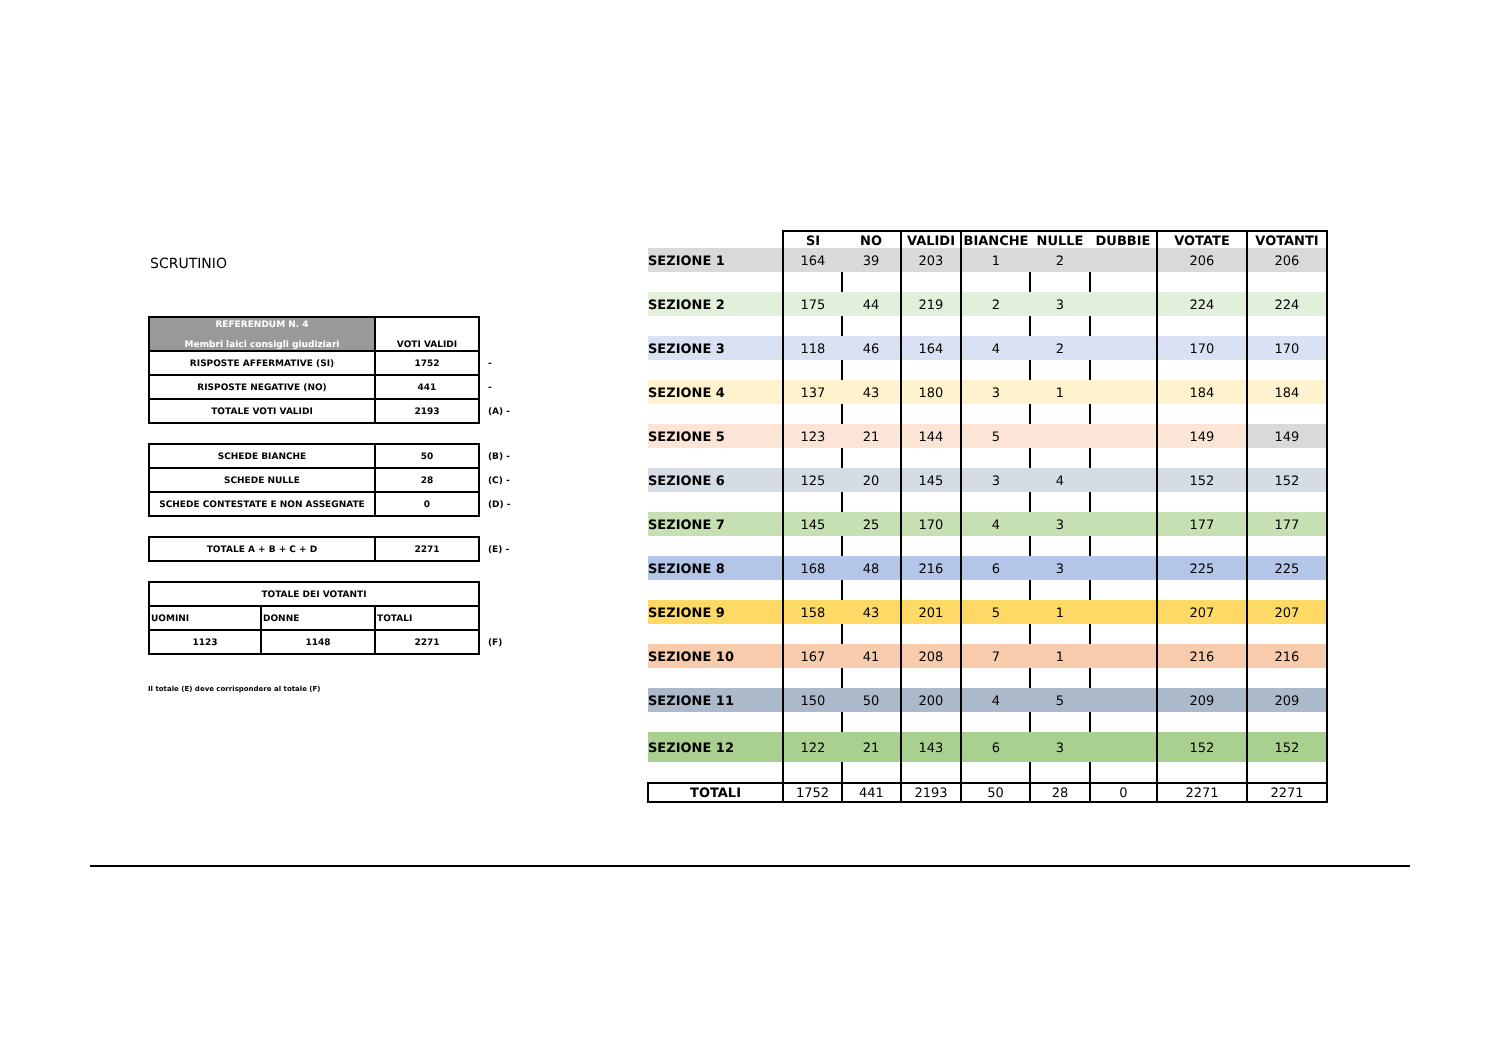SCRUTINIO
| REFERENDUM N. 4 Membri laici consigli giudiziari | VOTI VALIDI | |
| RISPOSTE AFFERMATIVE (SI) | 1752 | - |
| RISPOSTE NEGATIVE (NO) | 441 | - |
| TOTALE VOTI VALIDI | 2193 | (A) - |
| SCHEDE BIANCHE | 50 | (B) - |
| SCHEDE NULLE | 28 | (C) - |
| SCHEDE CONTESTATE E NON ASSEGNATE | 0 | (D) - |
| TOTALE A + B + C + D | 2271 | (E) - |
| TOTALE DEI VOTANTI | | | |
| UOMINI | DONNE | TOTALI | |
| 1123 | 1148 | 2271 | (F) |
Il totale (E) deve corrispondere al totale (F)
| | SI | NO | VALIDI | BIANCHE | NULLE | DUBBIE | VOTATE | VOTANTI |
| --- | --- | --- | --- | --- | --- | --- | --- | --- |
| SEZIONE 1 | 164 | 39 | 203 | 1 | 2 | | 206 | 206 |
| SEZIONE 2 | 175 | 44 | 219 | 2 | 3 | | 224 | 224 |
| SEZIONE 3 | 118 | 46 | 164 | 4 | 2 | | 170 | 170 |
| SEZIONE 4 | 137 | 43 | 180 | 3 | 1 | | 184 | 184 |
| SEZIONE 5 | 123 | 21 | 144 | 5 | | | 149 | 149 |
| SEZIONE 6 | 125 | 20 | 145 | 3 | 4 | | 152 | 152 |
| SEZIONE 7 | 145 | 25 | 170 | 4 | 3 | | 177 | 177 |
| SEZIONE 8 | 168 | 48 | 216 | 6 | 3 | | 225 | 225 |
| SEZIONE 9 | 158 | 43 | 201 | 5 | 1 | | 207 | 207 |
| SEZIONE 10 | 167 | 41 | 208 | 7 | 1 | | 216 | 216 |
| SEZIONE 11 | 150 | 50 | 200 | 4 | 5 | | 209 | 209 |
| SEZIONE 12 | 122 | 21 | 143 | 6 | 3 | | 152 | 152 |
| TOTALI | 1752 | 441 | 2193 | 50 | 28 | 0 | 2271 | 2271 |